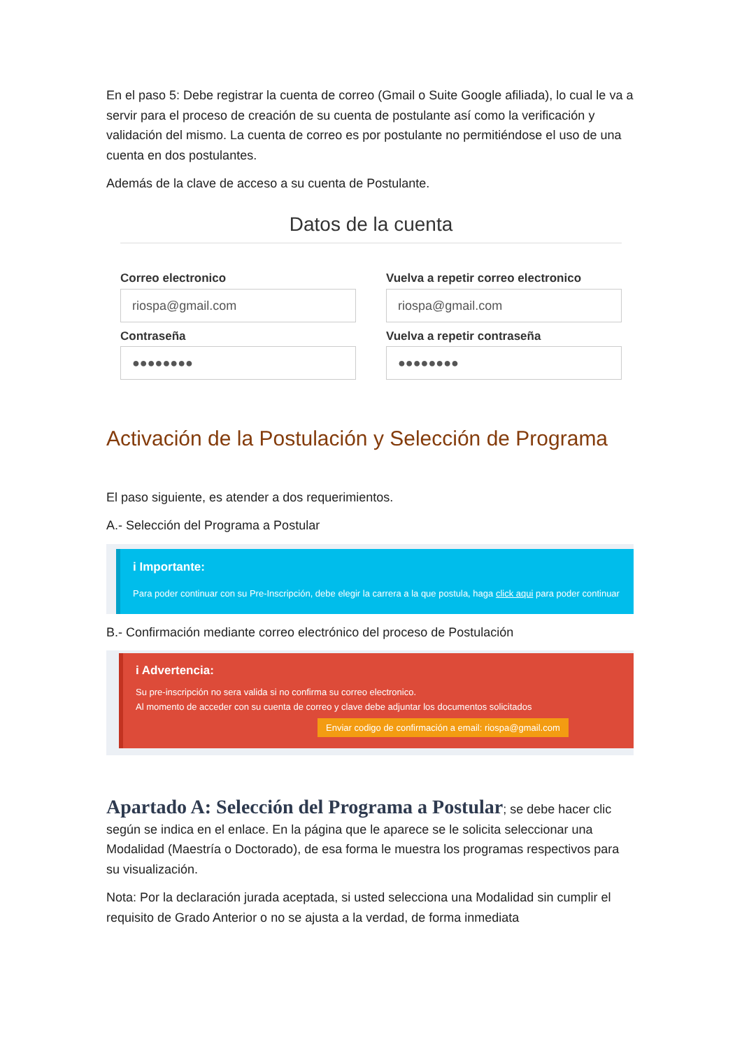En el paso 5: Debe registrar la cuenta de correo (Gmail o Suite Google afiliada), lo cual le va a servir para el proceso de creación de su cuenta de postulante así como la verificación y validación del mismo. La cuenta de correo es por postulante no permitiéndose el uso de una cuenta en dos postulantes.
Además de la clave de acceso a su cuenta de Postulante.
Datos de la cuenta
Correo electronico
riospa@gmail.com
Vuelva a repetir correo electronico
riospa@gmail.com
Contraseña
●●●●●●●●
Vuelva a repetir contraseña
●●●●●●●●
Activación de la Postulación y Selección de Programa
El paso siguiente, es atender a dos requerimientos.
A.- Selección del Programa a Postular
i Importante:
Para poder continuar con su Pre-Inscripción, debe elegir la carrera a la que postula, haga click aqui para poder continuar
B.- Confirmación mediante correo electrónico del proceso de Postulación
i Advertencia:
Su pre-inscripción no sera valida si no confirma su correo electronico.
Al momento de acceder con su cuenta de correo y clave debe adjuntar los documentos solicitados
Enviar codigo de confirmación a email: riospa@gmail.com
Apartado A: Selección del Programa a Postular; se debe hacer clic según se indica en el enlace. En la página que le aparece se le solicita seleccionar una Modalidad (Maestría o Doctorado), de esa forma le muestra los programas respectivos para su visualización.
Nota: Por la declaración jurada aceptada, si usted selecciona una Modalidad sin cumplir el requisito de Grado Anterior o no se ajusta a la verdad, de forma inmediata